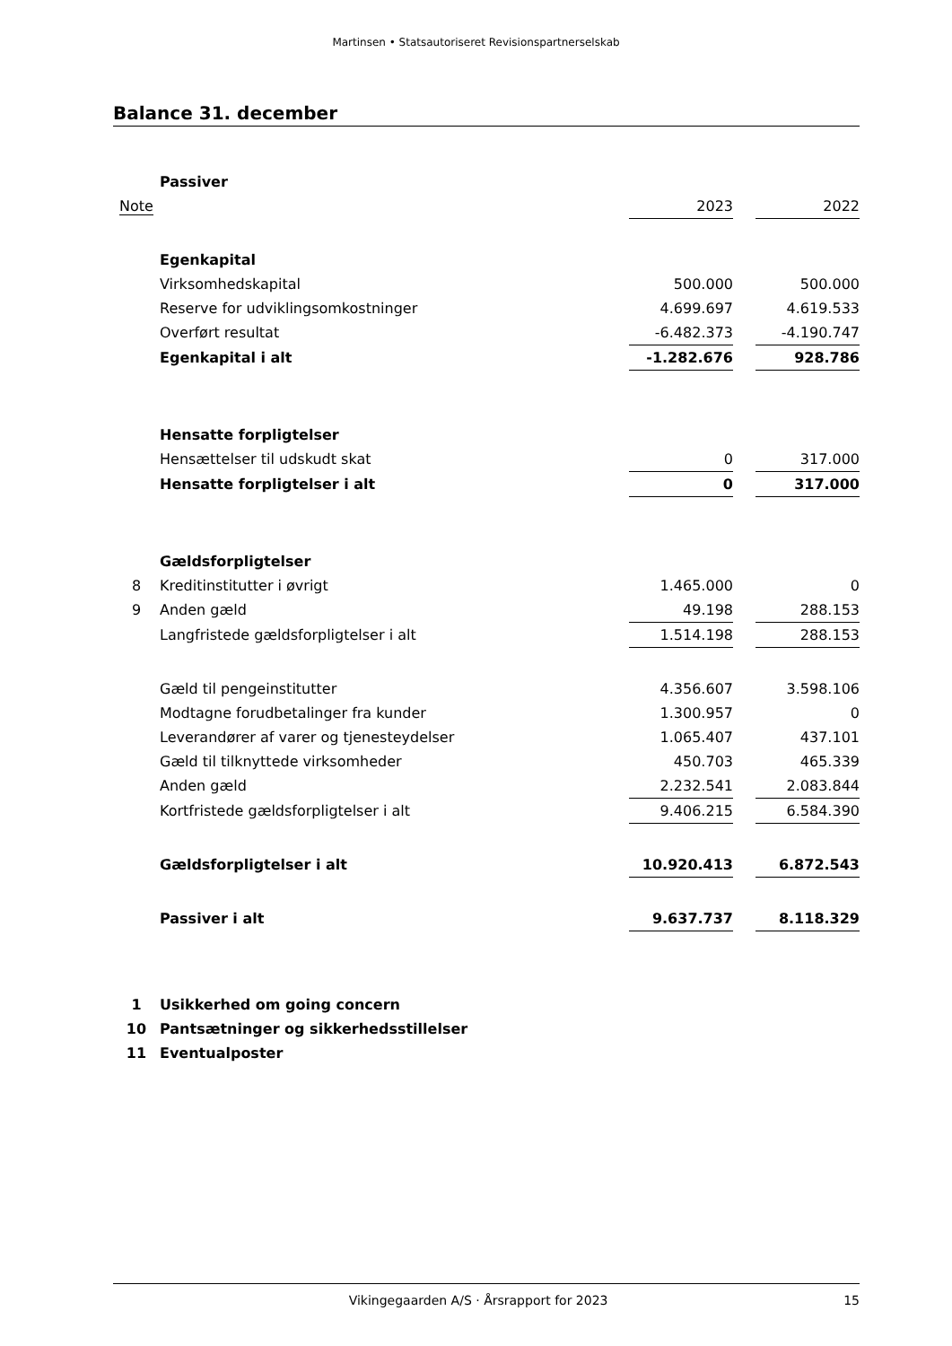Martinsen • Statsautoriseret Revisionspartnerselskab
Balance 31. december
| | Passiver | | | |
| Note | | 2023 | | 2022 |
| | Egenkapital | | | |
| | Virksomhedskapital | 500.000 | | 500.000 |
| | Reserve for udviklingsomkostninger | 4.699.697 | | 4.619.533 |
| | Overført resultat | -6.482.373 | | -4.190.747 |
| | Egenkapital i alt | -1.282.676 | | 928.786 |
| | Hensatte forpligtelser | | | |
| | Hensættelser til udskudt skat | 0 | | 317.000 |
| | Hensatte forpligtelser i alt | 0 | | 317.000 |
| | Gældsforpligtelser | | | |
| 8 | Kreditinstitutter i øvrigt | 1.465.000 | | 0 |
| 9 | Anden gæld | 49.198 | | 288.153 |
| | Langfristede gældsforpligtelser i alt | 1.514.198 | | 288.153 |
| | Gæld til pengeinstitutter | 4.356.607 | | 3.598.106 |
| | Modtagne forudbetalinger fra kunder | 1.300.957 | | 0 |
| | Leverandører af varer og tjenesteydelser | 1.065.407 | | 437.101 |
| | Gæld til tilknyttede virksomheder | 450.703 | | 465.339 |
| | Anden gæld | 2.232.541 | | 2.083.844 |
| | Kortfristede gældsforpligtelser i alt | 9.406.215 | | 6.584.390 |
| | Gældsforpligtelser i alt | 10.920.413 | | 6.872.543 |
| | Passiver i alt | 9.637.737 | | 8.118.329 |
| 1 | Usikkerhed om going concern | | | |
| 10 | Pantsætninger og sikkerhedsstillelser | | | |
| 11 | Eventualposter | | | |
Vikingegaarden A/S · Årsrapport for 2023 15